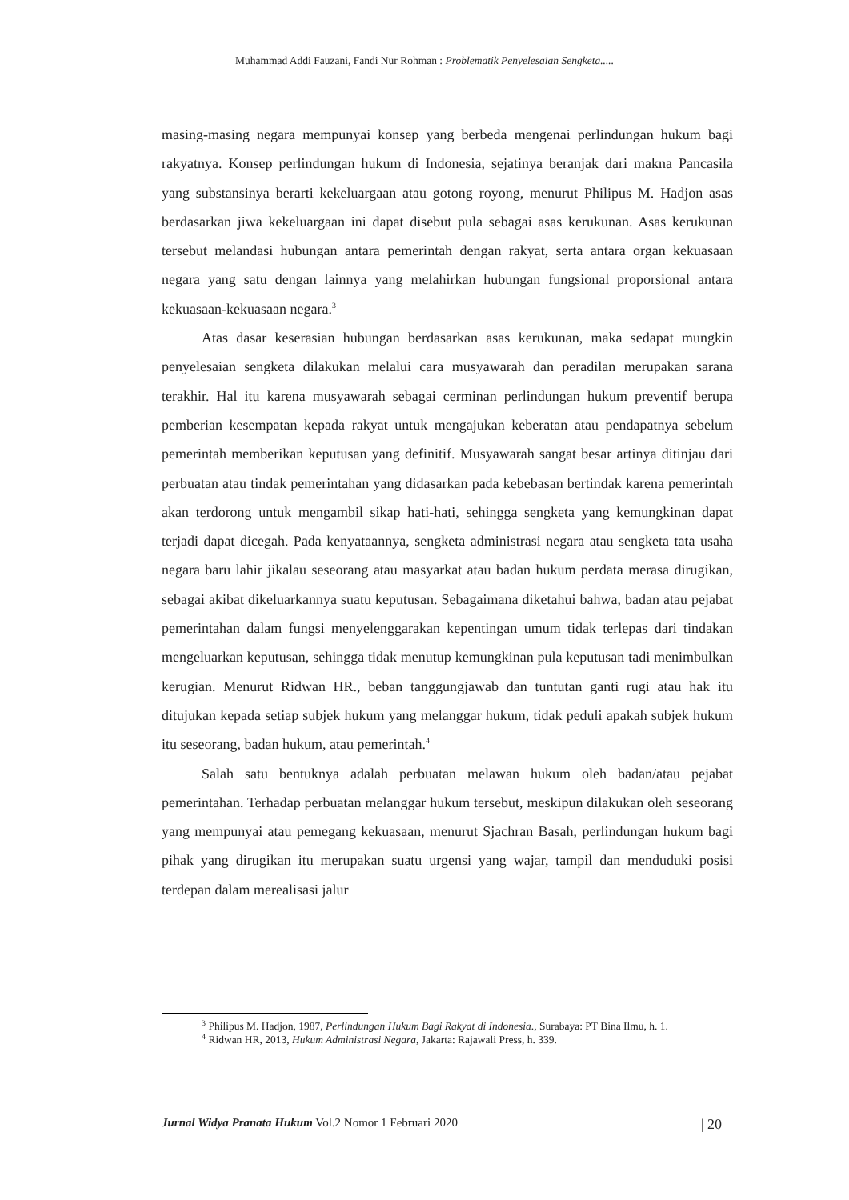Muhammad Addi Fauzani, Fandi Nur Rohman : Problematik Penyelesaian Sengketa.....
masing-masing negara mempunyai konsep yang berbeda mengenai perlindungan hukum bagi rakyatnya. Konsep perlindungan hukum di Indonesia, sejatinya beranjak dari makna Pancasila yang substansinya berarti kekeluargaan atau gotong royong, menurut Philipus M. Hadjon asas berdasarkan jiwa kekeluargaan ini dapat disebut pula sebagai asas kerukunan. Asas kerukunan tersebut melandasi hubungan antara pemerintah dengan rakyat, serta antara organ kekuasaan negara yang satu dengan lainnya yang melahirkan hubungan fungsional proporsional antara kekuasaan-kekuasaan negara.<sup>3</sup>
Atas dasar keserasian hubungan berdasarkan asas kerukunan, maka sedapat mungkin penyelesaian sengketa dilakukan melalui cara musyawarah dan peradilan merupakan sarana terakhir. Hal itu karena musyawarah sebagai cerminan perlindungan hukum preventif berupa pemberian kesempatan kepada rakyat untuk mengajukan keberatan atau pendapatnya sebelum pemerintah memberikan keputusan yang definitif. Musyawarah sangat besar artinya ditinjau dari perbuatan atau tindak pemerintahan yang didasarkan pada kebebasan bertindak karena pemerintah akan terdorong untuk mengambil sikap hati-hati, sehingga sengketa yang kemungkinan dapat terjadi dapat dicegah. Pada kenyataannya, sengketa administrasi negara atau sengketa tata usaha negara baru lahir jikalau seseorang atau masyarkat atau badan hukum perdata merasa dirugikan, sebagai akibat dikeluarkannya suatu keputusan. Sebagaimana diketahui bahwa, badan atau pejabat pemerintahan dalam fungsi menyelenggarakan kepentingan umum tidak terlepas dari tindakan mengeluarkan keputusan, sehingga tidak menutup kemungkinan pula keputusan tadi menimbulkan kerugian. Menurut Ridwan HR., beban tanggungjawab dan tuntutan ganti rugi atau hak itu ditujukan kepada setiap subjek hukum yang melanggar hukum, tidak peduli apakah subjek hukum itu seseorang, badan hukum, atau pemerintah.<sup>4</sup>
Salah satu bentuknya adalah perbuatan melawan hukum oleh badan/atau pejabat pemerintahan. Terhadap perbuatan melanggar hukum tersebut, meskipun dilakukan oleh seseorang yang mempunyai atau pemegang kekuasaan, menurut Sjachran Basah, perlindungan hukum bagi pihak yang dirugikan itu merupakan suatu urgensi yang wajar, tampil dan menduduki posisi terdepan dalam merealisasi jalur
<sup>3</sup> Philipus M. Hadjon, 1987, Perlindungan Hukum Bagi Rakyat di Indonesia., Surabaya: PT Bina Ilmu, h. 1.
<sup>4</sup> Ridwan HR, 2013, Hukum Administrasi Negara, Jakarta: Rajawali Press, h. 339.
Jurnal Widya Pranata Hukum Vol.2 Nomor 1 Februari 2020 | 20